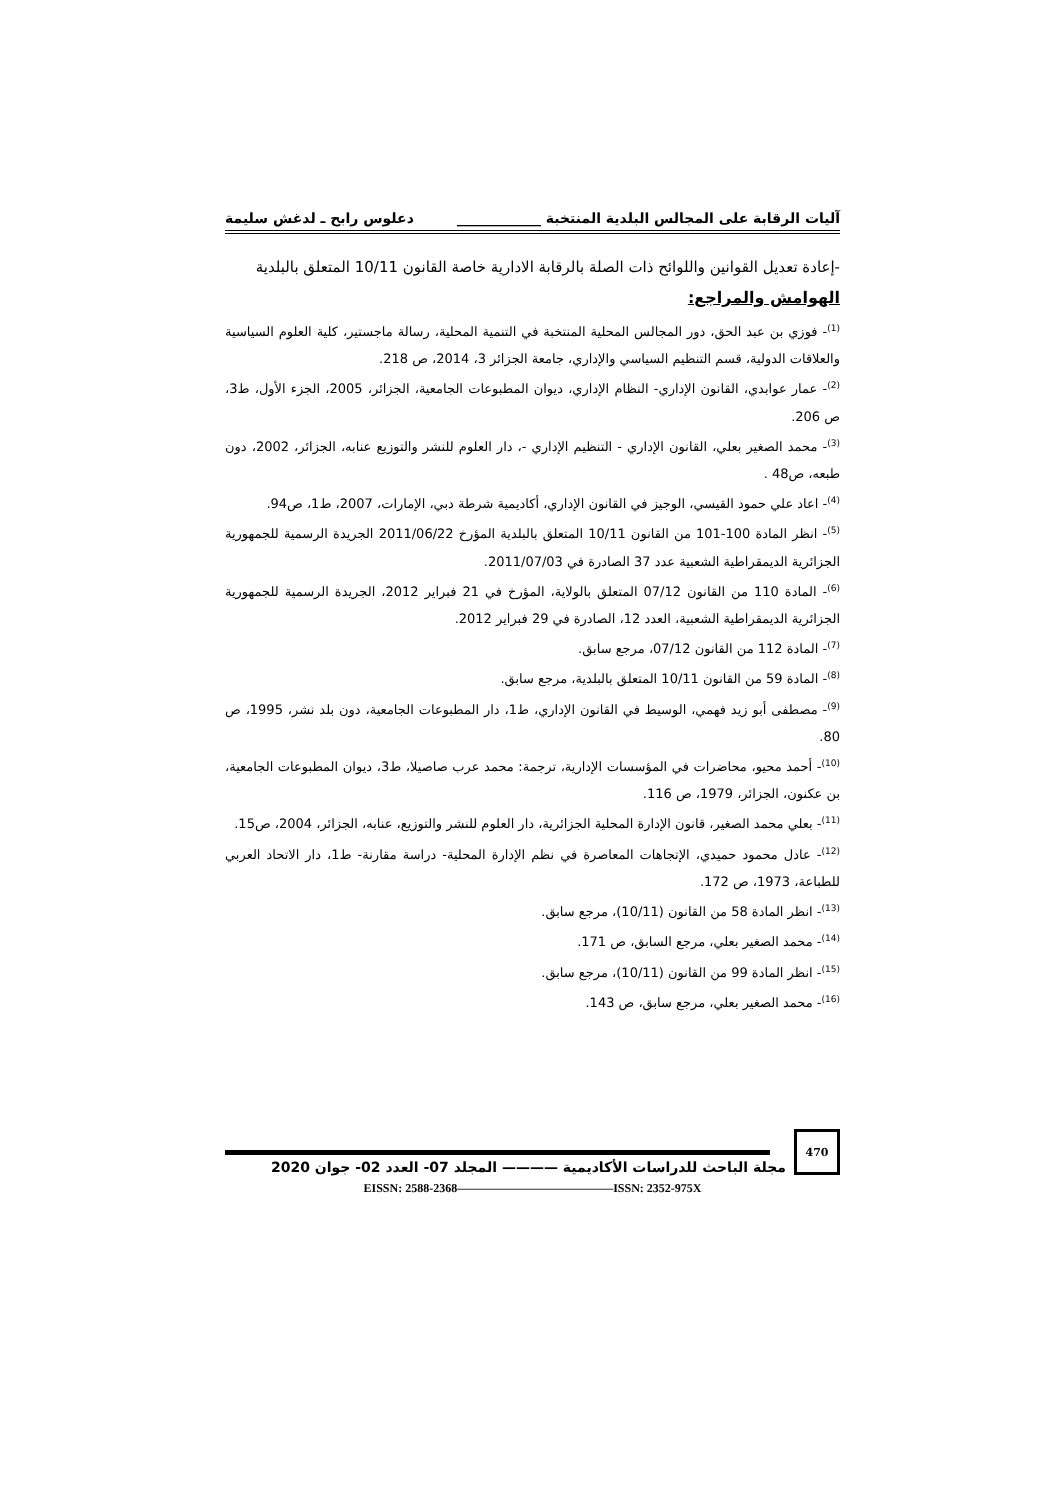آليات الرقابة على المجالس البلدية المنتخبة ____________ دعلوس رابح ـ لدغش سليمة
-إعادة تعديل القوانين واللوائح ذات الصلة بالرقابة الادارية خاصة القانون 10/11 المتعلق بالبلدية
الهوامش والمراجع:
<sup>(1)</sup>- فوزي بن عبد الحق، دور المجالس المحلية المنتخبة في التنمية المحلية، رسالة ماجستير، كلية العلوم السياسية والعلاقات الدولية، قسم التنظيم السياسي والإداري، جامعة الجزائر 3، 2014، ص 218.
<sup>(2)</sup>- عمار عوابدي، القانون الإداري- النظام الإداري، ديوان المطبوعات الجامعية، الجزائر، 2005، الجزء الأول، ط3، ص 206.
<sup>(3)</sup>- محمد الصغير بعلي، القانون الإداري - التنظيم الإداري -، دار العلوم للنشر والتوزيع عنابه، الجزائر، 2002، دون طبعه، ص48 .
<sup>(4)</sup>- اعاد علي حمود القيسي، الوجيز في القانون الإداري، أكاديمية شرطة دبي، الإمارات، 2007، ط1، ص94.
<sup>(5)</sup>- انظر المادة 100-101 من القانون 10/11 المتعلق بالبلدية المؤرخ 2011/06/22 الجريدة الرسمية للجمهورية الجزائرية الديمقراطية الشعبية عدد 37 الصادرة في 2011/07/03.
<sup>(6)</sup>- المادة 110 من القانون 07/12 المتعلق بالولاية، المؤرخ في 21 فبراير 2012، الجريدة الرسمية للجمهورية الجزائرية الديمقراطية الشعبية، العدد 12، الصادرة في 29 فبراير 2012.
<sup>(7)</sup>- المادة 112 من القانون 07/12، مرجع سابق.
<sup>(8)</sup>- المادة 59 من القانون 10/11 المتعلق بالبلدية، مرجع سابق.
<sup>(9)</sup>- مصطفى أبو زيد فهمي، الوسيط في القانون الإداري، ط1، دار المطبوعات الجامعية، دون بلد نشر، 1995، ص 80.
<sup>(10)</sup>- أحمد محيو، محاضرات في المؤسسات الإدارية، ترجمة: محمد عرب صاصيلا، ط3، ديوان المطبوعات الجامعية، بن عكنون، الجزائر، 1979، ص 116.
<sup>(11)</sup>- بعلي محمد الصغير، قانون الإدارة المحلية الجزائرية، دار العلوم للنشر والتوزيع، عنابه، الجزائر، 2004، ص15.
<sup>(12)</sup>- عادل محمود حميدي، الإتجاهات المعاصرة في نظم الإدارة المحلية- دراسة مقارنة- ط1، دار الاتحاد العربي للطباعة، 1973، ص 172.
<sup>(13)</sup>- انظر المادة 58 من القانون (10/11)، مرجع سابق.
<sup>(14)</sup>- محمد الصغير بعلي، مرجع السابق، ص 171.
<sup>(15)</sup>- انظر المادة 99 من القانون (10/11)، مرجع سابق.
<sup>(16)</sup>- محمد الصغير بعلي، مرجع سابق، ص 143.
470
مجلة الباحث للدراسات الأكاديمية ———— المجلد 07- العدد 02- جوان 2020
EISSN: 2588-2368—————————————ISSN: 2352-975X